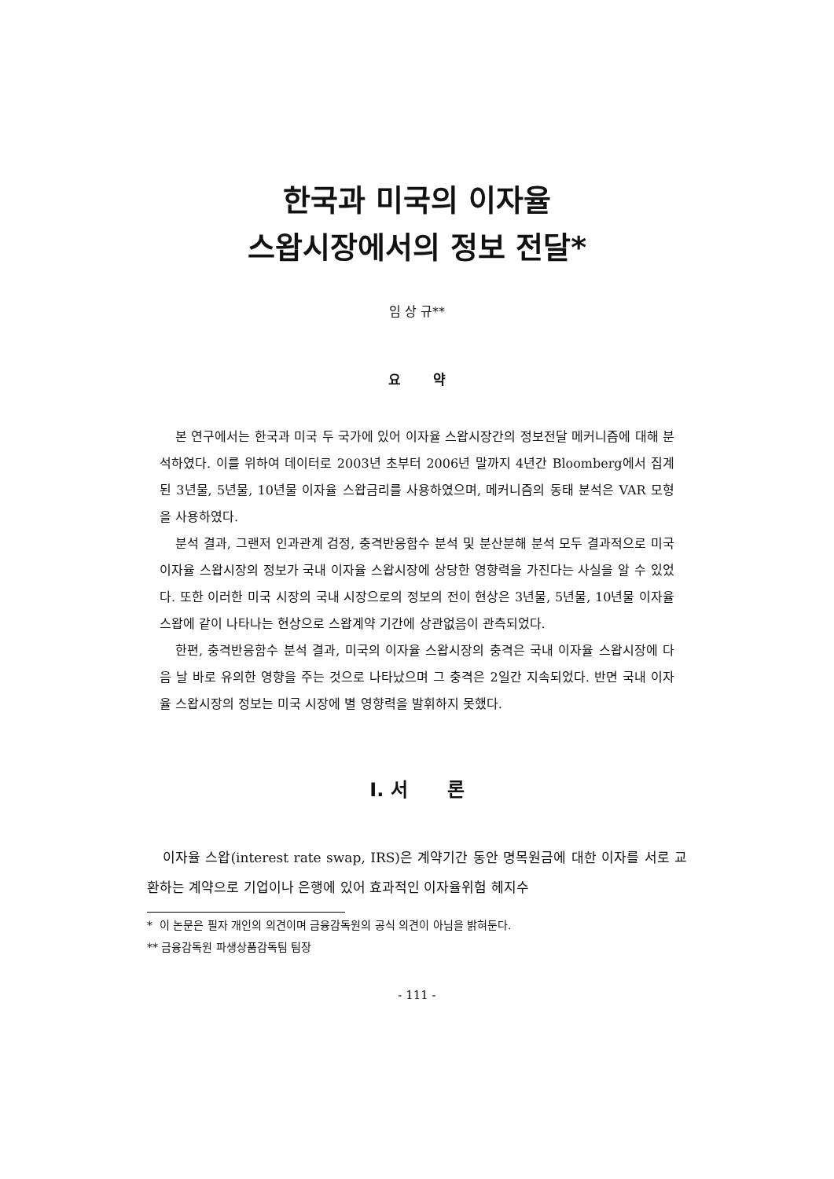한국과 미국의 이자율
스왑시장에서의 정보 전달*
임 상 규**
요 약
본 연구에서는 한국과 미국 두 국가에 있어 이자율 스왑시장간의 정보전달 메커니즘에 대해 분석하였다. 이를 위하여 데이터로 2003년 초부터 2006년 말까지 4년간 Bloomberg에서 집계된 3년물, 5년물, 10년물 이자율 스왑금리를 사용하였으며, 메커니즘의 동태 분석은 VAR 모형을 사용하였다.
분석 결과, 그랜저 인과관계 검정, 충격반응함수 분석 및 분산분해 분석 모두 결과적으로 미국 이자율 스왑시장의 정보가 국내 이자율 스왑시장에 상당한 영향력을 가진다는 사실을 알 수 있었다. 또한 이러한 미국 시장의 국내 시장으로의 정보의 전이 현상은 3년물, 5년물, 10년물 이자율 스왑에 같이 나타나는 현상으로 스왑계약 기간에 상관없음이 관측되었다.
한편, 충격반응함수 분석 결과, 미국의 이자율 스왑시장의 충격은 국내 이자율 스왑시장에 다음 날 바로 유의한 영향을 주는 것으로 나타났으며 그 충격은 2일간 지속되었다. 반면 국내 이자율 스왑시장의 정보는 미국 시장에 별 영향력을 발휘하지 못했다.
Ⅰ. 서 론
이자율 스왑(interest rate swap, IRS)은 계약기간 동안 명목원금에 대한 이자를 서로 교환하는 계약으로 기업이나 은행에 있어 효과적인 이자율위험 헤지수
* 이 논문은 필자 개인의 의견이며 금융감독원의 공식 의견이 아님을 밝혀둔다.
** 금융감독원 파생상품감독팀 팀장
- 111 -